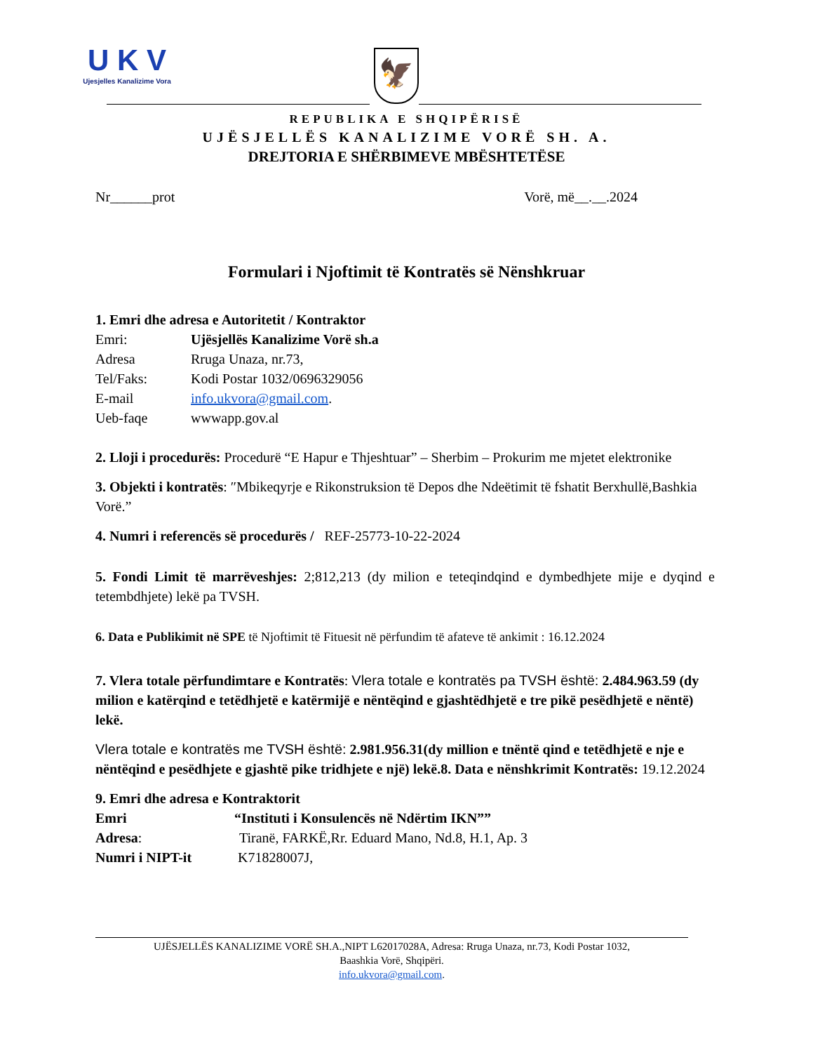U K V
Ujesjelles Kanalizime Vora
🦅
REPUBLIKA E SHQIPËRISË
UJËSJELLËS KANALIZIME VORË SH. A.
DREJTORIA E SHËRBIMEVE MBËSHTETËSE
Nr______prot Vorë, më__.__.2024
Formulari i Njoftimit të Kontratës së Nënshkruar
1. Emri dhe adresa e Autoritetit / Kontraktor
Emri: Ujësjellës Kanalizime Vorë sh.a
Adresa Rruga Unaza, nr.73,
Tel/Faks: Kodi Postar 1032/0696329056
E-mail info.ukvora@gmail.com.
Ueb-faqe wwwapp.gov.al
2. Lloji i procedurës: Procedurë “E Hapur e Thjeshtuar” – Sherbim – Prokurim me mjetet elektronike
3. Objekti i kontratës: ″Mbikeqyrje e Rikonstruksion të Depos dhe Ndeëtimit të fshatit Berxhullë,Bashkia Vorë.”
4. Numri i referencës së procedurës / REF-25773-10-22-2024
5. Fondi Limit të marrëveshjes: 2;812,213 (dy milion e teteqindqind e dymbedhjete mije e dyqind e tetembdhjete) lekë pa TVSH.
6. Data e Publikimit në SPE të Njoftimit të Fituesit në përfundim të afateve të ankimit : 16.12.2024
7. Vlera totale përfundimtare e Kontratës: Vlera totale e kontratës pa TVSH është: 2.484.963.59 (dy milion e katërqind e tetëdhjetë e katërmijë e nëntëqind e gjashtëdhjetë e tre pikë pesëdhjetë e nëntë) lekë.
Vlera totale e kontratës me TVSH është: 2.981.956.31(dy million e tnëntë qind e tetëdhjetë e nje e nëntëqind e pesëdhjete e gjashtë pike tridhjete e një) lekë.8. Data e nënshkrimit Kontratës: 19.12.2024
9. Emri dhe adresa e Kontraktorit
Emri “Instituti i Konsulencës në Ndërtim IKN””
Adresa: Tiranë, FARKË,Rr. Eduard Mano, Nd.8, H.1, Ap. 3
Numri i NIPT-it K71828007J,
UJËSJELLËS KANALIZIME VORË SH.A.,NIPT L62017028A, Adresa: Rruga Unaza, nr.73, Kodi Postar 1032,
Baashkia Vorë, Shqipëri.
info.ukvora@gmail.com.